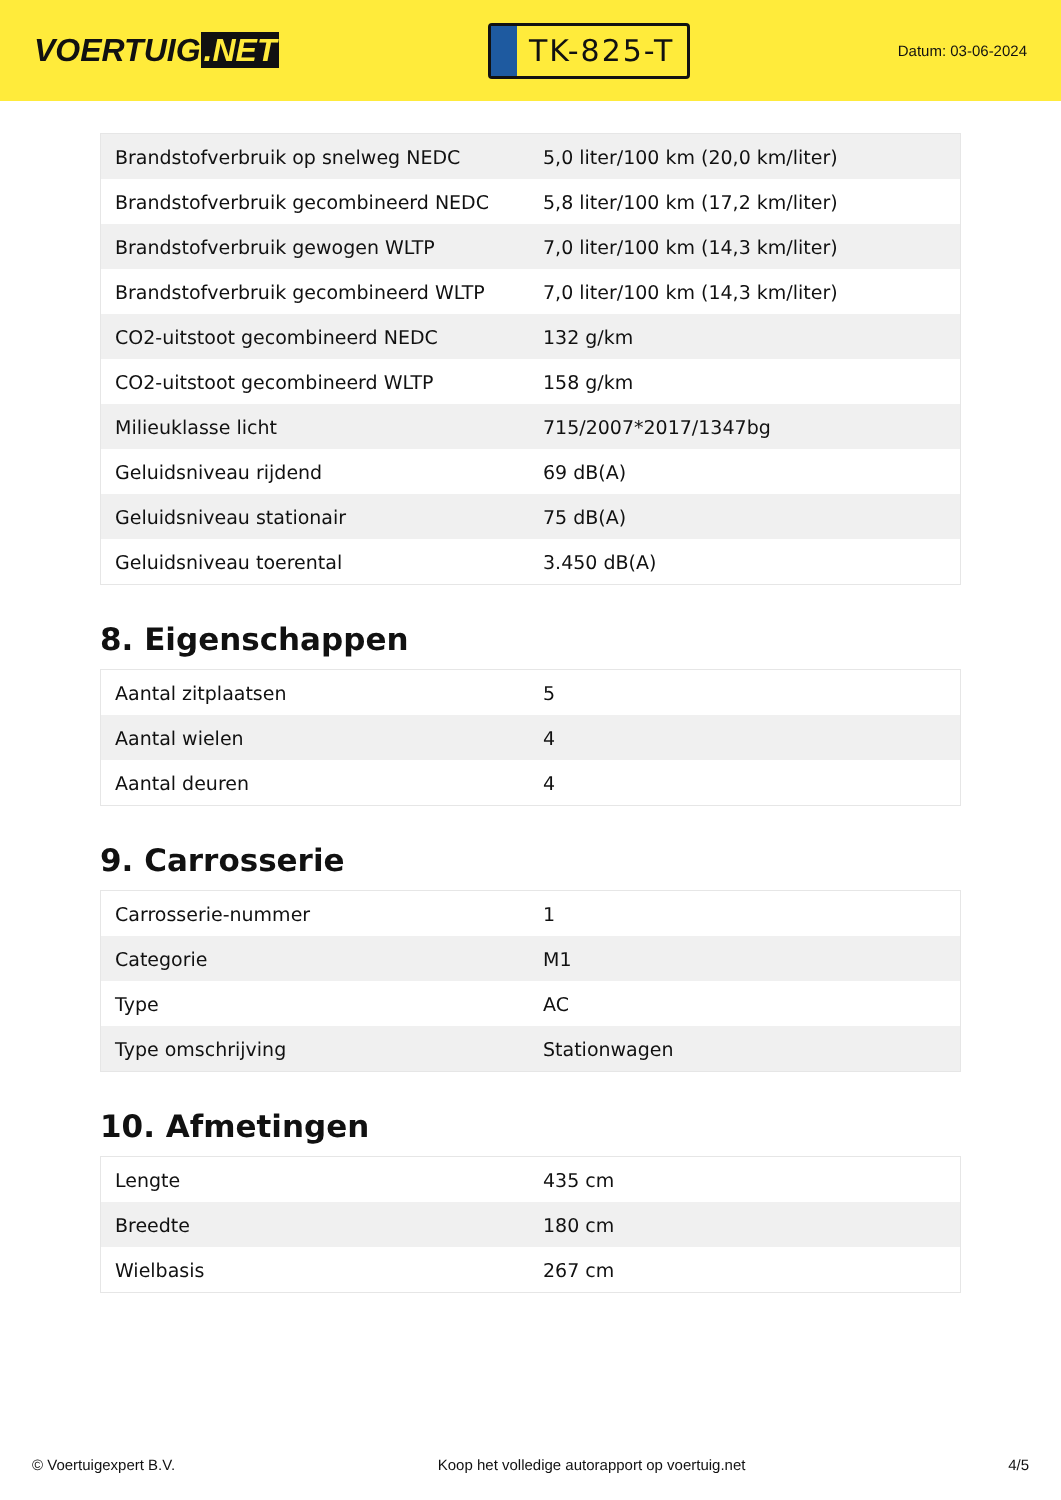VOERTUIG.NET
TK-825-T
Datum: 03-06-2024
| Brandstofverbruik op snelweg NEDC | 5,0 liter/100 km (20,0 km/liter) |
| Brandstofverbruik gecombineerd NEDC | 5,8 liter/100 km (17,2 km/liter) |
| Brandstofverbruik gewogen WLTP | 7,0 liter/100 km (14,3 km/liter) |
| Brandstofverbruik gecombineerd WLTP | 7,0 liter/100 km (14,3 km/liter) |
| CO2-uitstoot gecombineerd NEDC | 132 g/km |
| CO2-uitstoot gecombineerd WLTP | 158 g/km |
| Milieuklasse licht | 715/2007*2017/1347bg |
| Geluidsniveau rijdend | 69 dB(A) |
| Geluidsniveau stationair | 75 dB(A) |
| Geluidsniveau toerental | 3.450 dB(A) |
8. Eigenschappen
| Aantal zitplaatsen | 5 |
| Aantal wielen | 4 |
| Aantal deuren | 4 |
9. Carrosserie
| Carrosserie-nummer | 1 |
| Categorie | M1 |
| Type | AC |
| Type omschrijving | Stationwagen |
10. Afmetingen
| Lengte | 435 cm |
| Breedte | 180 cm |
| Wielbasis | 267 cm |
© Voertuigexpert B.V. Koop het volledige autorapport op voertuig.net 4/5